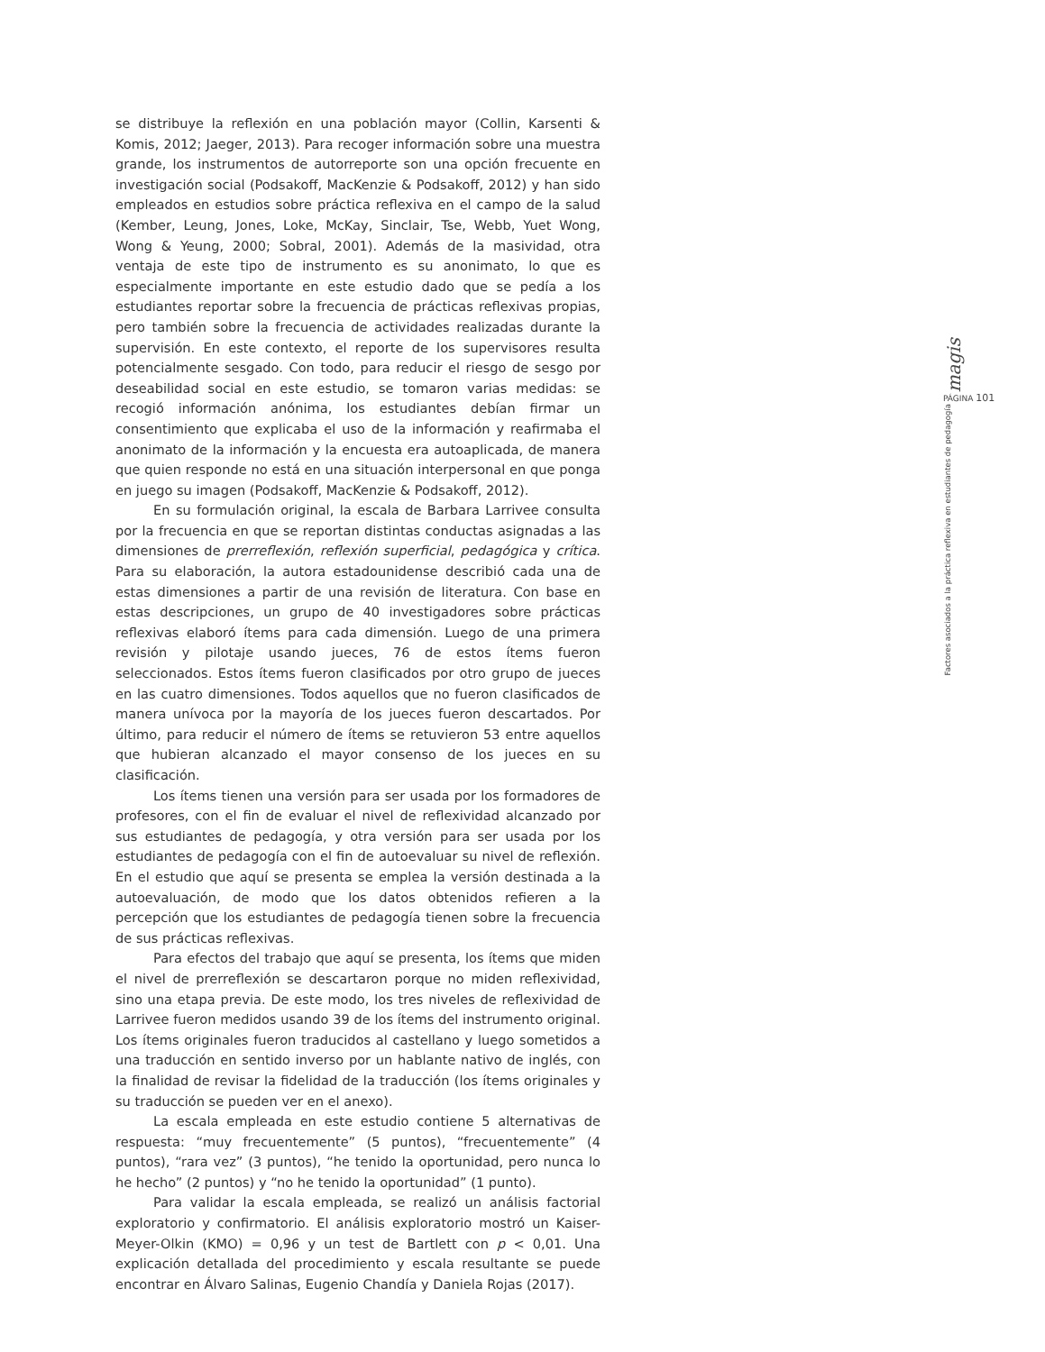se distribuye la reflexión en una población mayor (Collin, Karsenti & Komis, 2012; Jaeger, 2013). Para recoger información sobre una muestra grande, los instrumentos de autorreporte son una opción frecuente en investigación social (Podsakoff, MacKenzie & Podsakoff, 2012) y han sido empleados en estudios sobre práctica reflexiva en el campo de la salud (Kember, Leung, Jones, Loke, McKay, Sinclair, Tse, Webb, Yuet Wong, Wong & Yeung, 2000; Sobral, 2001). Además de la masividad, otra ventaja de este tipo de instrumento es su anonimato, lo que es especialmente importante en este estudio dado que se pedía a los estudiantes reportar sobre la frecuencia de prácticas reflexivas propias, pero también sobre la frecuencia de actividades realizadas durante la supervisión. En este contexto, el reporte de los supervisores resulta potencialmente sesgado. Con todo, para reducir el riesgo de sesgo por deseabilidad social en este estudio, se tomaron varias medidas: se recogió información anónima, los estudiantes debían firmar un consentimiento que explicaba el uso de la información y reafirmaba el anonimato de la información y la encuesta era autoaplicada, de manera que quien responde no está en una situación interpersonal en que ponga en juego su imagen (Podsakoff, MacKenzie & Podsakoff, 2012).
En su formulación original, la escala de Barbara Larrivee consulta por la frecuencia en que se reportan distintas conductas asignadas a las dimensiones de prerreflexión, reflexión superficial, pedagógica y crítica. Para su elaboración, la autora estadounidense describió cada una de estas dimensiones a partir de una revisión de literatura. Con base en estas descripciones, un grupo de 40 investigadores sobre prácticas reflexivas elaboró ítems para cada dimensión. Luego de una primera revisión y pilotaje usando jueces, 76 de estos ítems fueron seleccionados. Estos ítems fueron clasificados por otro grupo de jueces en las cuatro dimensiones. Todos aquellos que no fueron clasificados de manera unívoca por la mayoría de los jueces fueron descartados. Por último, para reducir el número de ítems se retuvieron 53 entre aquellos que hubieran alcanzado el mayor consenso de los jueces en su clasificación.
Los ítems tienen una versión para ser usada por los formadores de profesores, con el fin de evaluar el nivel de reflexividad alcanzado por sus estudiantes de pedagogía, y otra versión para ser usada por los estudiantes de pedagogía con el fin de autoevaluar su nivel de reflexión. En el estudio que aquí se presenta se emplea la versión destinada a la autoevaluación, de modo que los datos obtenidos refieren a la percepción que los estudiantes de pedagogía tienen sobre la frecuencia de sus prácticas reflexivas.
Para efectos del trabajo que aquí se presenta, los ítems que miden el nivel de prerreflexión se descartaron porque no miden reflexividad, sino una etapa previa. De este modo, los tres niveles de reflexividad de Larrivee fueron medidos usando 39 de los ítems del instrumento original. Los ítems originales fueron traducidos al castellano y luego sometidos a una traducción en sentido inverso por un hablante nativo de inglés, con la finalidad de revisar la fidelidad de la traducción (los ítems originales y su traducción se pueden ver en el anexo).
La escala empleada en este estudio contiene 5 alternativas de respuesta: “muy frecuentemente” (5 puntos), “frecuentemente” (4 puntos), “rara vez” (3 puntos), “he tenido la oportunidad, pero nunca lo he hecho” (2 puntos) y “no he tenido la oportunidad” (1 punto).
Para validar la escala empleada, se realizó un análisis factorial exploratorio y confirmatorio. El análisis exploratorio mostró un Kaiser-Meyer-Olkin (KMO) = 0,96 y un test de Bartlett con p < 0,01. Una explicación detallada del procedimiento y escala resultante se puede encontrar en Álvaro Salinas, Eugenio Chandía y Daniela Rojas (2017).
magis
PÁGINA 101
Factores asociados a la práctica reflexiva en estudiantes de pedagogía